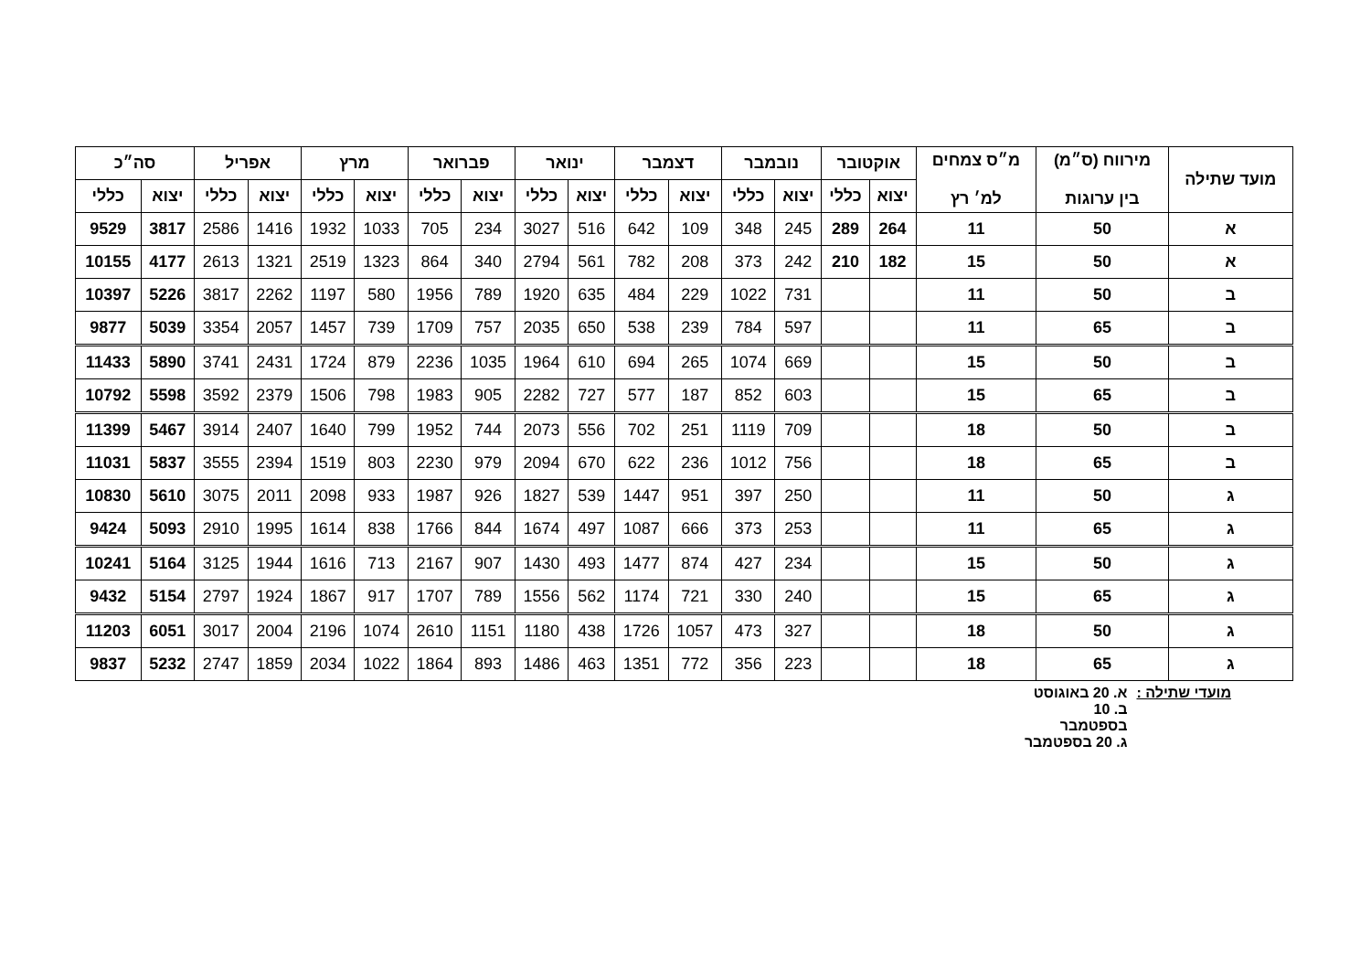| מועד שתילה | מירווח (ס״מ) בין ערוגות | מ״ס צמחים למ׳ רץ | אוקטובר | | נובמבר | | דצמבר | | ינואר | | פברואר | | מרץ | | אפריל | | סה״כ | |
| --- | --- | --- | --- | --- | --- | --- | --- | --- | --- | --- | --- | --- | --- | --- | --- | --- | --- | --- |
| | | | יצוא | כללי | יצוא | כללי | יצוא | כללי | יצוא | כללי | יצוא | כללי | יצוא | כללי | יצוא | כללי | יצוא | כללי |
| א | 50 | 11 | 264 | 289 | 245 | 348 | 109 | 642 | 516 | 3027 | 234 | 705 | 1033 | 1932 | 1416 | 2586 | 3817 | 9529 |
| א | 50 | 15 | 182 | 210 | 242 | 373 | 208 | 782 | 561 | 2794 | 340 | 864 | 1323 | 2519 | 1321 | 2613 | 4177 | 10155 |
| ב | 50 | 11 | | | 731 | 1022 | 229 | 484 | 635 | 1920 | 789 | 1956 | 580 | 1197 | 2262 | 3817 | 5226 | 10397 |
| ב | 65 | 11 | | | 597 | 784 | 239 | 538 | 650 | 2035 | 757 | 1709 | 739 | 1457 | 2057 | 3354 | 5039 | 9877 |
| ב | 50 | 15 | | | 669 | 1074 | 265 | 694 | 610 | 1964 | 1035 | 2236 | 879 | 1724 | 2431 | 3741 | 5890 | 11433 |
| ב | 65 | 15 | | | 603 | 852 | 187 | 577 | 727 | 2282 | 905 | 1983 | 798 | 1506 | 2379 | 3592 | 5598 | 10792 |
| ב | 50 | 18 | | | 709 | 1119 | 251 | 702 | 556 | 2073 | 744 | 1952 | 799 | 1640 | 2407 | 3914 | 5467 | 11399 |
| ב | 65 | 18 | | | 756 | 1012 | 236 | 622 | 670 | 2094 | 979 | 2230 | 803 | 1519 | 2394 | 3555 | 5837 | 11031 |
| ג | 50 | 11 | | | 250 | 397 | 951 | 1447 | 539 | 1827 | 926 | 1987 | 933 | 2098 | 2011 | 3075 | 5610 | 10830 |
| ג | 65 | 11 | | | 253 | 373 | 666 | 1087 | 497 | 1674 | 844 | 1766 | 838 | 1614 | 1995 | 2910 | 5093 | 9424 |
| ג | 50 | 15 | | | 234 | 427 | 874 | 1477 | 493 | 1430 | 907 | 2167 | 713 | 1616 | 1944 | 3125 | 5164 | 10241 |
| ג | 65 | 15 | | | 240 | 330 | 721 | 1174 | 562 | 1556 | 789 | 1707 | 917 | 1867 | 1924 | 2797 | 5154 | 9432 |
| ג | 50 | 18 | | | 327 | 473 | 1057 | 1726 | 438 | 1180 | 1151 | 2610 | 1074 | 2196 | 2004 | 3017 | 6051 | 11203 |
| ג | 65 | 18 | | | 223 | 356 | 772 | 1351 | 463 | 1486 | 893 | 1864 | 1022 | 2034 | 1859 | 2747 | 5232 | 9837 |
מועדי שתילה : א. 20 באוגוסט
ב. 10
בספטמבר
ג. 20 בספטמבר